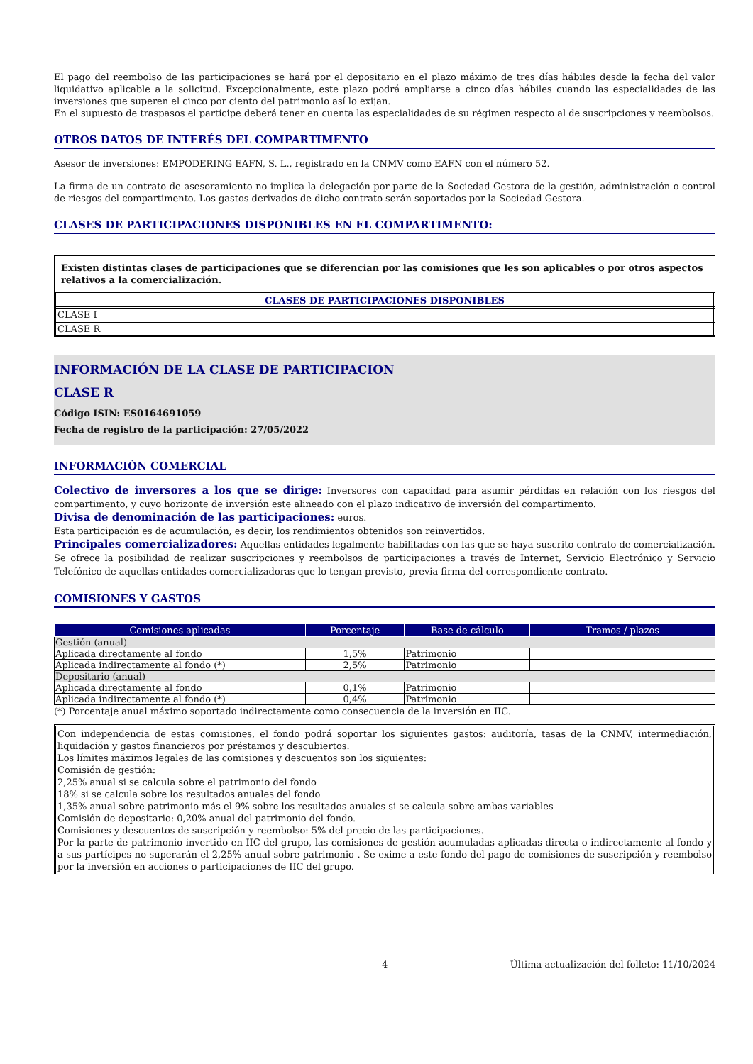El pago del reembolso de las participaciones se hará por el depositario en el plazo máximo de tres días hábiles desde la fecha del valor liquidativo aplicable a la solicitud. Excepcionalmente, este plazo podrá ampliarse a cinco días hábiles cuando las especialidades de las inversiones que superen el cinco por ciento del patrimonio así lo exijan.
En el supuesto de traspasos el partícipe deberá tener en cuenta las especialidades de su régimen respecto al de suscripciones y reembolsos.
OTROS DATOS DE INTERÉS DEL COMPARTIMENTO
Asesor de inversiones: EMPODERING EAFN, S. L., registrado en la CNMV como EAFN con el número 52.
La firma de un contrato de asesoramiento no implica la delegación por parte de la Sociedad Gestora de la gestión, administración o control de riesgos del compartimento. Los gastos derivados de dicho contrato serán soportados por la Sociedad Gestora.
CLASES DE PARTICIPACIONES DISPONIBLES EN EL COMPARTIMENTO:
Existen distintas clases de participaciones que se diferencian por las comisiones que les son aplicables o por otros aspectos relativos a la comercialización.
| CLASES DE PARTICIPACIONES DISPONIBLES |
| --- |
| CLASE I |
| CLASE R |
INFORMACIÓN DE LA CLASE DE PARTICIPACION
CLASE R
Código ISIN: ES0164691059
Fecha de registro de la participación: 27/05/2022
INFORMACIÓN COMERCIAL
Colectivo de inversores a los que se dirige: Inversores con capacidad para asumir pérdidas en relación con los riesgos del compartimento, y cuyo horizonte de inversión este alineado con el plazo indicativo de inversión del compartimento.
Divisa de denominación de las participaciones: euros.
Esta participación es de acumulación, es decir, los rendimientos obtenidos son reinvertidos.
Principales comercializadores: Aquellas entidades legalmente habilitadas con las que se haya suscrito contrato de comercialización. Se ofrece la posibilidad de realizar suscripciones y reembolsos de participaciones a través de Internet, Servicio Electrónico y Servicio Telefónico de aquellas entidades comercializadoras que lo tengan previsto, previa firma del correspondiente contrato.
COMISIONES Y GASTOS
| Comisiones aplicadas | Porcentaje | Base de cálculo | Tramos / plazos |
| --- | --- | --- | --- |
| Gestión (anual) | | | |
| Aplicada directamente al fondo | 1,5% | Patrimonio | |
| Aplicada indirectamente al fondo (*) | 2,5% | Patrimonio | |
| Depositario (anual) | | | |
| Aplicada directamente al fondo | 0,1% | Patrimonio | |
| Aplicada indirectamente al fondo (*) | 0,4% | Patrimonio | |
(*) Porcentaje anual máximo soportado indirectamente como consecuencia de la inversión en IIC.
Con independencia de estas comisiones, el fondo podrá soportar los siguientes gastos: auditoría, tasas de la CNMV, intermediación, liquidación y gastos financieros por préstamos y descubiertos.
Los límites máximos legales de las comisiones y descuentos son los siguientes:
Comisión de gestión:
2,25% anual si se calcula sobre el patrimonio del fondo
18% si se calcula sobre los resultados anuales del fondo
1,35% anual sobre patrimonio más el 9% sobre los resultados anuales si se calcula sobre ambas variables
Comisión de depositario: 0,20% anual del patrimonio del fondo.
Comisiones y descuentos de suscripción y reembolso: 5% del precio de las participaciones.
Por la parte de patrimonio invertido en IIC del grupo, las comisiones de gestión acumuladas aplicadas directa o indirectamente al fondo y a sus partícipes no superarán el 2,25% anual sobre patrimonio . Se exime a este fondo del pago de comisiones de suscripción y reembolso por la inversión en acciones o participaciones de IIC del grupo.
4 Última actualización del folleto: 11/10/2024